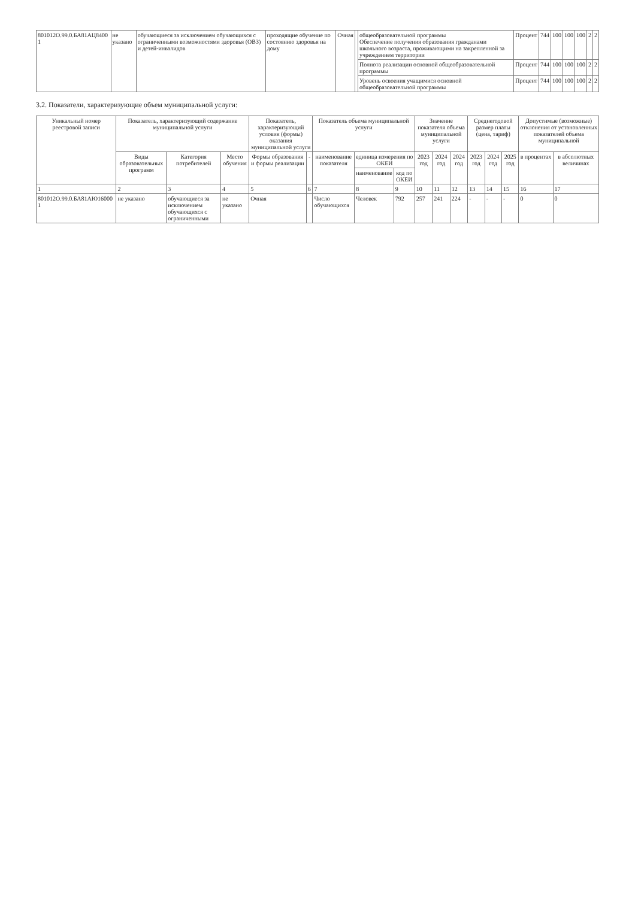| 801012О.99.0.БА81АЦ8400 1 | не указано | обучающиеся за исключением обучающихся с ограниченными возможностями здоровья (ОВЗ) и детей-инвалидов | проходящие обучение по состоянию здоровья на дому | Очная | | общеобразовательной программы Обеспечение получения образования гражданами школьного возраста, проживающими на закрепленной за учреждением территории | Процент | 744 | 100 | 100 | 100 | 2 | 2 |
| | | | | | | Полнота реализации основной общеобразовательной программы | Процент | 744 | 100 | 100 | 100 | 2 | 2 |
| | | | | | | Уровень освоения учащимися основной общеобразовательной программы | Процент | 744 | 100 | 100 | 100 | 2 | 2 |
3.2. Показатели, характеризующие объем муниципальной услуги:
| Уникальный номер реестровой записи | Показатель, характеризующий содержание муниципальной услуги | | | Показатель, характеризующий условия (формы) оказания муниципальной услуги | | Показатель объема муниципальной услуги | | | Значение показателя объема муниципальной услуги | | | Среднегодовой размер платы (цена, тариф) | | | Допустимые (возможные) отклонения от установленных показателей объема муниципальной | |
| --- | --- | --- | --- | --- | --- | --- | --- | --- | --- | --- | --- | --- | --- | --- | --- | --- |
| | Виды образовательных программ | Категория потребителей | Место обучения | Формы образования и формы реализации | - | наименование показателя | единица измерения по ОКЕИ | | 2023 год | 2024 год | 2024 год | 2023 год | 2024 год | 2025 год | в процентах | в абсолютных величинах |
| | | | | | | | наименование | код по ОКЕИ | | | | | | | | |
| 1 | 2 | 3 | 4 | 5 | 6 | 7 | 8 | 9 | 10 | 11 | 12 | 13 | 14 | 15 | 16 | 17 |
| 801012О.99.0.БА81АЮ16000 1 | не указано | обучающиеся за исключением обучающихся с ограниченными | не указано | Очная | | Число обучающихся | Человек | 792 | 257 | 241 | 224 | - | - | - | 0 | 0 |